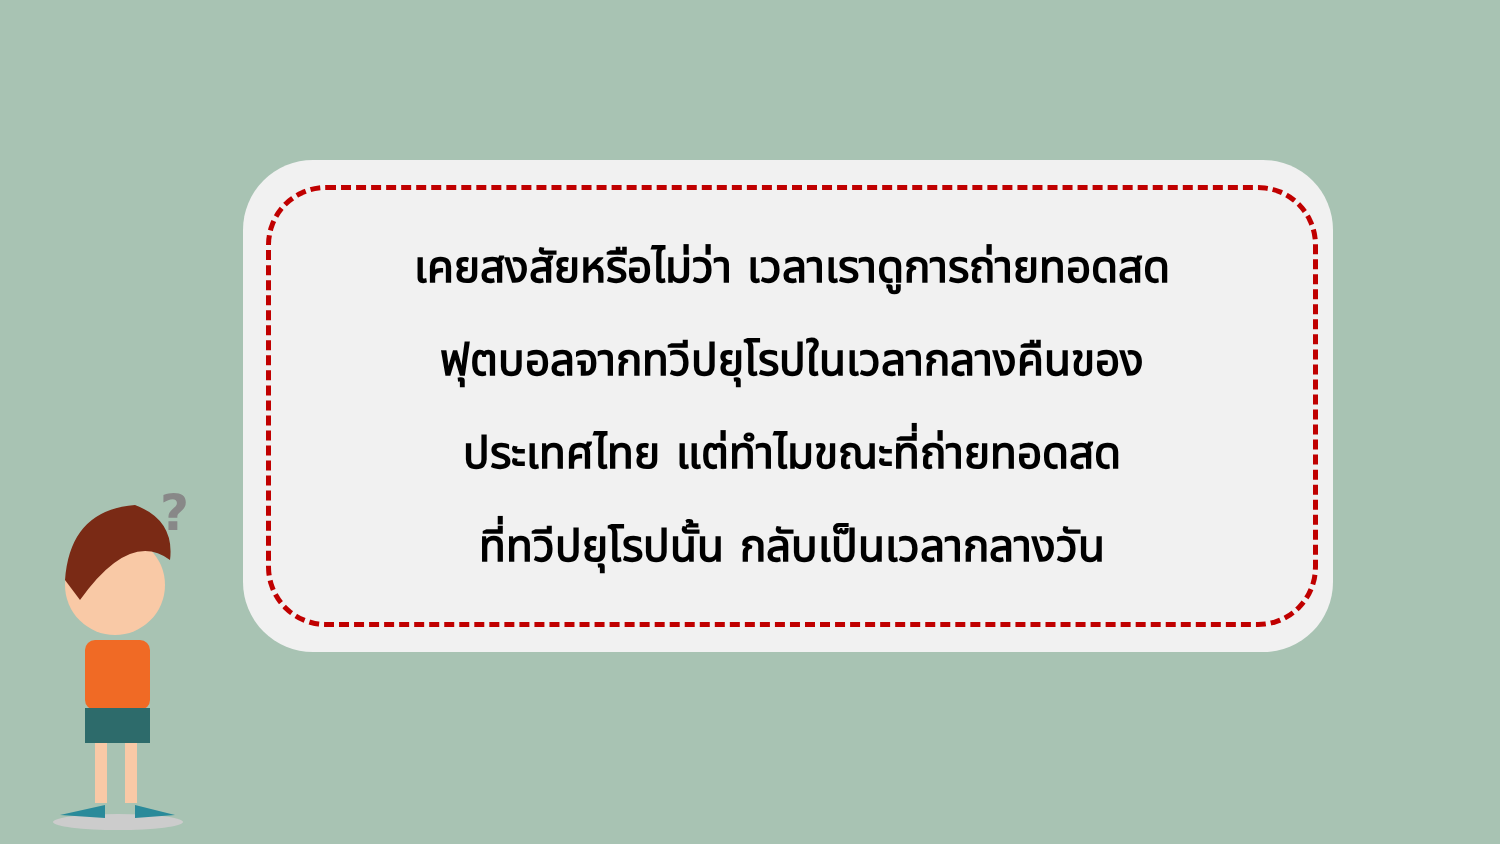เคยสงสัยหรือไม่ว่า เวลาเราดูการถ่ายทอดสด
ฟุตบอลจากทวีปยุโรปในเวลากลางคืนของ
ประเทศไทย แต่ทำไมขณะที่ถ่ายทอดสด
ที่ทวีปยุโรปนั้น กลับเป็นเวลากลางวัน
?